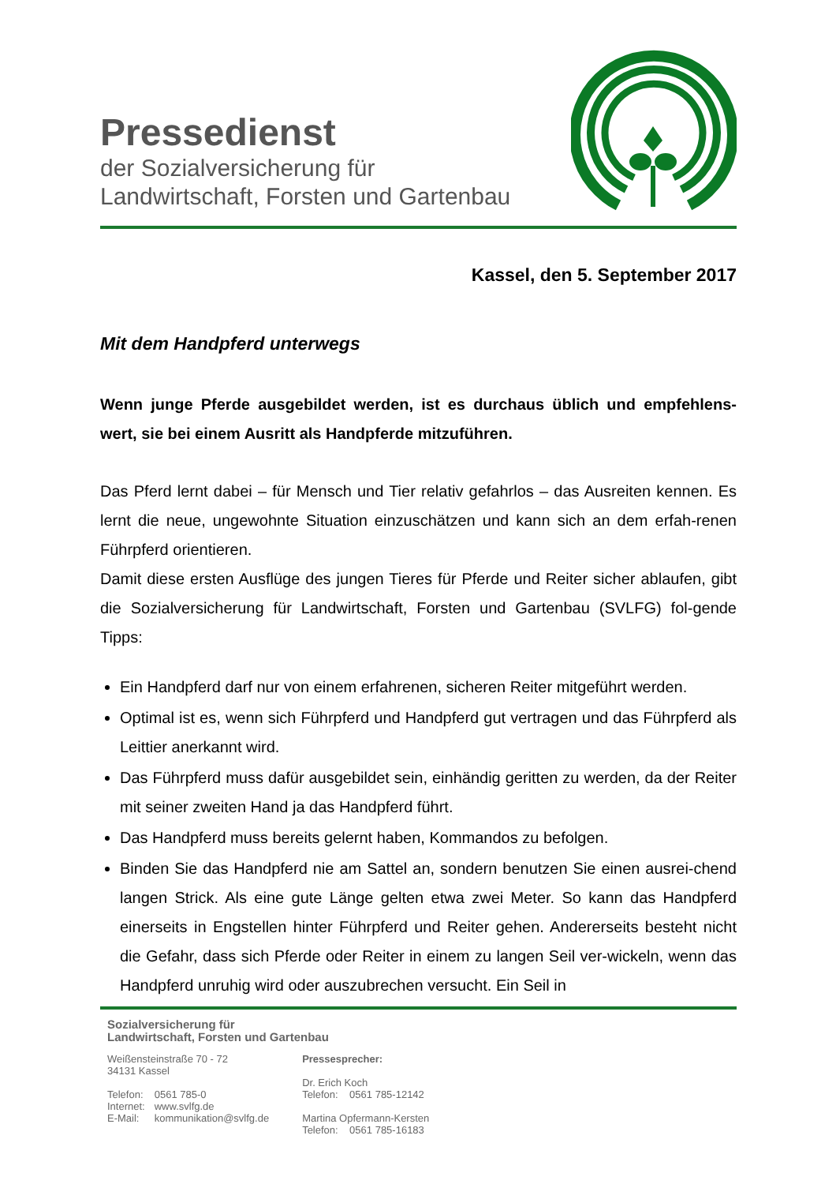Pressedienst
der Sozialversicherung für
Landwirtschaft, Forsten und Gartenbau
Kassel, den 5. September 2017
Mit dem Handpferd unterwegs
Wenn junge Pferde ausgebildet werden, ist es durchaus üblich und empfehlens-wert, sie bei einem Ausritt als Handpferde mitzuführen.
Das Pferd lernt dabei – für Mensch und Tier relativ gefahrlos – das Ausreiten kennen. Es lernt die neue, ungewohnte Situation einzuschätzen und kann sich an dem erfah-renen Führpferd orientieren.
Damit diese ersten Ausflüge des jungen Tieres für Pferde und Reiter sicher ablaufen, gibt die Sozialversicherung für Landwirtschaft, Forsten und Gartenbau (SVLFG) fol-gende Tipps:
Ein Handpferd darf nur von einem erfahrenen, sicheren Reiter mitgeführt werden.
Optimal ist es, wenn sich Führpferd und Handpferd gut vertragen und das Führpferd als Leittier anerkannt wird.
Das Führpferd muss dafür ausgebildet sein, einhändig geritten zu werden, da der Reiter mit seiner zweiten Hand ja das Handpferd führt.
Das Handpferd muss bereits gelernt haben, Kommandos zu befolgen.
Binden Sie das Handpferd nie am Sattel an, sondern benutzen Sie einen ausrei-chend langen Strick. Als eine gute Länge gelten etwa zwei Meter. So kann das Handpferd einerseits in Engstellen hinter Führpferd und Reiter gehen. Andererseits besteht nicht die Gefahr, dass sich Pferde oder Reiter in einem zu langen Seil ver-wickeln, wenn das Handpferd unruhig wird oder auszubrechen versucht. Ein Seil in
Sozialversicherung für
Landwirtschaft, Forsten und Gartenbau
Weißensteinstraße 70 - 72
34131 Kassel
| Telefon: | 0561 785-0 |
| Internet: | www.svlfg.de |
| E-Mail: | kommunikation@svlfg.de |
Pressesprecher:
Dr. Erich Koch
Telefon: 0561 785-12142
Martina Opfermann-Kersten
Telefon: 0561 785-16183